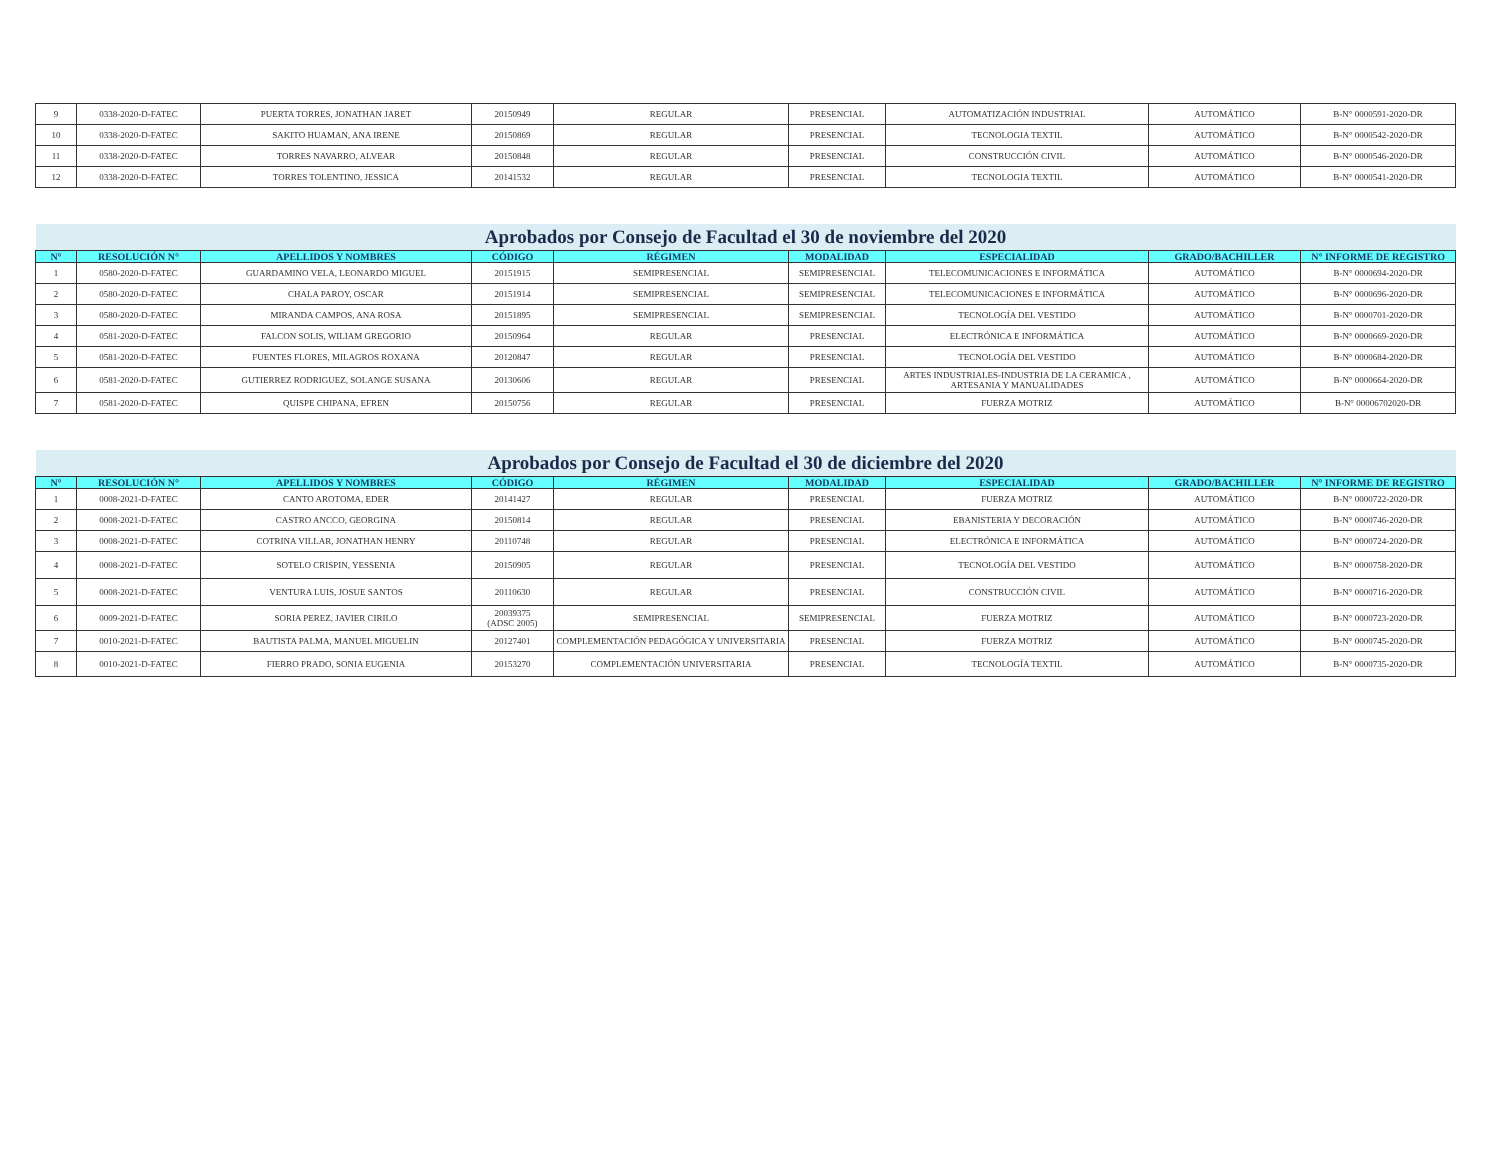| 9 | 0338-2020-D-FATEC | PUERTA TORRES, JONATHAN JARET | 20150949 | REGULAR | PRESENCIAL | AUTOMATIZACIÓN INDUSTRIAL | AUTOMÁTICO | B-N° 0000591-2020-DR |
| 10 | 0338-2020-D-FATEC | SAKITO HUAMAN, ANA IRENE | 20150869 | REGULAR | PRESENCIAL | TECNOLOGIA TEXTIL | AUTOMÁTICO | B-N° 0000542-2020-DR |
| 11 | 0338-2020-D-FATEC | TORRES NAVARRO, ALVEAR | 20150848 | REGULAR | PRESENCIAL | CONSTRUCCIÓN CIVIL | AUTOMÁTICO | B-N° 0000546-2020-DR |
| 12 | 0338-2020-D-FATEC | TORRES TOLENTINO, JESSICA | 20141532 | REGULAR | PRESENCIAL | TECNOLOGIA TEXTIL | AUTOMÁTICO | B-N° 0000541-2020-DR |
| Aprobados por Consejo de Facultad el 30 de noviembre del 2020 | | | | | | | | |
| N° | RESOLUCIÓN N° | APELLIDOS Y NOMBRES | CÓDIGO | RÉGIMEN | MODALIDAD | ESPECIALIDAD | GRADO/BACHILLER | N° INFORME DE REGISTRO |
| 1 | 0580-2020-D-FATEC | GUARDAMINO VELA, LEONARDO MIGUEL | 20151915 | SEMIPRESENCIAL | SEMIPRESENCIAL | TELECOMUNICACIONES E INFORMÁTICA | AUTOMÁTICO | B-N° 0000694-2020-DR |
| 2 | 0580-2020-D-FATEC | CHALA PAROY, OSCAR | 20151914 | SEMIPRESENCIAL | SEMIPRESENCIAL | TELECOMUNICACIONES E INFORMÁTICA | AUTOMÁTICO | B-N° 0000696-2020-DR |
| 3 | 0580-2020-D-FATEC | MIRANDA CAMPOS, ANA ROSA | 20151895 | SEMIPRESENCIAL | SEMIPRESENCIAL | TECNOLOGÍA DEL VESTIDO | AUTOMÁTICO | B-N° 0000701-2020-DR |
| 4 | 0581-2020-D-FATEC | FALCON SOLIS, WILIAM GREGORIO | 20150964 | REGULAR | PRESENCIAL | ELECTRÓNICA E INFORMÁTICA | AUTOMÁTICO | B-N° 0000669-2020-DR |
| 5 | 0581-2020-D-FATEC | FUENTES FLORES, MILAGROS ROXANA | 20120847 | REGULAR | PRESENCIAL | TECNOLOGÍA DEL VESTIDO | AUTOMÁTICO | B-N° 0000684-2020-DR |
| 6 | 0581-2020-D-FATEC | GUTIERREZ RODRIGUEZ, SOLANGE SUSANA | 20130606 | REGULAR | PRESENCIAL | ARTES INDUSTRIALES-INDUSTRIA DE LA CERAMICA , ARTESANIA Y MANUALIDADES | AUTOMÁTICO | B-N° 0000664-2020-DR |
| 7 | 0581-2020-D-FATEC | QUISPE CHIPANA, EFREN | 20150756 | REGULAR | PRESENCIAL | FUERZA MOTRIZ | AUTOMÁTICO | B-N° 00006702020-DR |
| Aprobados por Consejo de Facultad el 30 de diciembre del 2020 | | | | | | | | |
| N° | RESOLUCIÓN N° | APELLIDOS Y NOMBRES | CÓDIGO | RÉGIMEN | MODALIDAD | ESPECIALIDAD | GRADO/BACHILLER | N° INFORME DE REGISTRO |
| 1 | 0008-2021-D-FATEC | CANTO AROTOMA, EDER | 20141427 | REGULAR | PRESENCIAL | FUERZA MOTRIZ | AUTOMÁTICO | B-N° 0000722-2020-DR |
| 2 | 0008-2021-D-FATEC | CASTRO ANCCO, GEORGINA | 20150814 | REGULAR | PRESENCIAL | EBANISTERIA Y DECORACIÓN | AUTOMÁTICO | B-N° 0000746-2020-DR |
| 3 | 0008-2021-D-FATEC | COTRINA VILLAR, JONATHAN HENRY | 20110748 | REGULAR | PRESENCIAL | ELECTRÓNICA E INFORMÁTICA | AUTOMÁTICO | B-N° 0000724-2020-DR |
| 4 | 0008-2021-D-FATEC | SOTELO CRISPIN, YESSENIA | 20150905 | REGULAR | PRESENCIAL | TECNOLOGÍA DEL VESTIDO | AUTOMÁTICO | B-N° 0000758-2020-DR |
| 5 | 0008-2021-D-FATEC | VENTURA LUIS, JOSUE SANTOS | 20110630 | REGULAR | PRESENCIAL | CONSTRUCCIÓN CIVIL | AUTOMÁTICO | B-N° 0000716-2020-DR |
| 6 | 0009-2021-D-FATEC | SORIA PEREZ, JAVIER CIRILO | 20039375 (ADSC 2005) | SEMIPRESENCIAL | SEMIPRESENCIAL | FUERZA MOTRIZ | AUTOMÁTICO | B-N° 0000723-2020-DR |
| 7 | 0010-2021-D-FATEC | BAUTISTA PALMA, MANUEL MIGUELIN | 20127401 | COMPLEMENTACIÓN PEDAGÓGICA Y UNIVERSITARIA | PRESENCIAL | FUERZA MOTRIZ | AUTOMÁTICO | B-N° 0000745-2020-DR |
| 8 | 0010-2021-D-FATEC | FIERRO PRADO, SONIA EUGENIA | 20153270 | COMPLEMENTACIÓN UNIVERSITARIA | PRESENCIAL | TECNOLOGÍA TEXTIL | AUTOMÁTICO | B-N° 0000735-2020-DR |